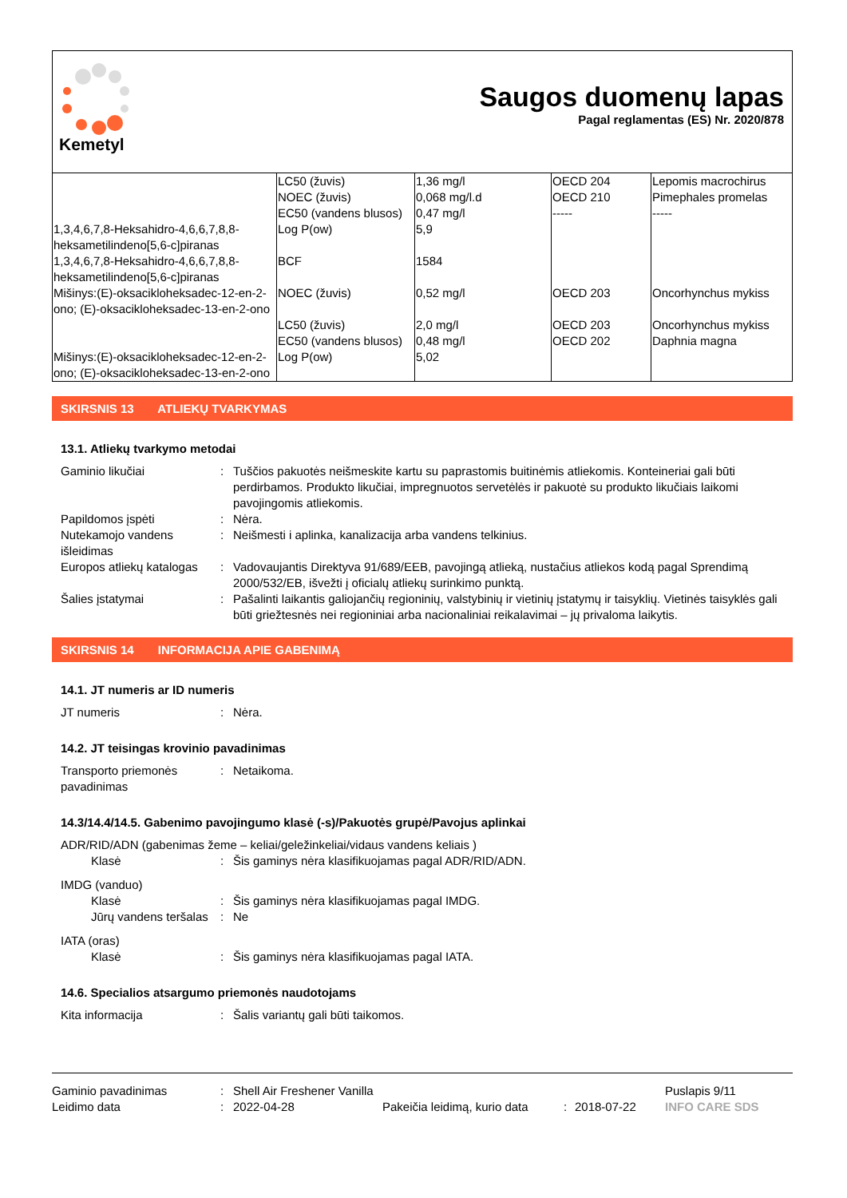Kemetyl
Saugos duomenų lapas
Pagal reglamentas (ES) Nr. 2020/878
| | LC50 (žuvis) NOEC (žuvis) EC50 (vandens blusos) | 1,36 mg/l 0,068 mg/l.d 0,47 mg/l | OECD 204 OECD 210 ----- | Lepomis macrochirus Pimephales promelas ----- |
| 1,3,4,6,7,8-Heksahidro-4,6,6,7,8,8-heksametilindeno[5,6-c]piranas | Log P(ow) | 5,9 | | |
| 1,3,4,6,7,8-Heksahidro-4,6,6,7,8,8-heksametilindeno[5,6-c]piranas | BCF | 1584 | | |
| Mišinys:(E)-oksaciklo­heksadec-12-en-2-ono; (E)-oksacikloheksadec-13-en-2-ono | NOEC (žuvis) | 0,52 mg/l | OECD 203 | Oncorhynchus mykiss |
| | LC50 (žuvis) EC50 (vandens blusos) | 2,0 mg/l 0,48 mg/l | OECD 203 OECD 202 | Oncorhynchus mykiss Daphnia magna |
| Mišinys:(E)-oksacikloheksadec-12-en-2-ono; (E)-oksacikloheksadec-13-en-2-ono | Log P(ow) | 5,02 | | |
SKIRSNIS 13 ATLIEKŲ TVARKYMAS
13.1. Atliekų tvarkymo metodai
Gaminio likučiai : Tuščios pakuotės neišmeskite kartu su paprastomis buitinėmis atliekomis. Konteineriai gali būti perdirbamos. Produkto likučiai, impregnuotos servetėlės ir pakuotė su produkto likučiais laikomi pavojingomis atliekomis.
Papildomos įspėti : Nėra.
Nutekamojo vandens išleidimas
: Neišmesti i aplinka, kanalizacija arba vandens telkinius.
Europos atliekų katalogas
: Vadovaujantis Direktyva 91/689/EEB, pavojingą atlieką, nustačius atliekos kodą pagal Sprendimą 2000/532/EB, išvežti į oficialų atliekų surinkimo punktą.
Šalies įstatymai : Pašalinti laikantis galiojančių regioninių, valstybinių ir vietinių įstatymų ir taisyklių. Vietinės taisyklės gali būti griežtesnės nei regioniniai arba nacionaliniai reikalavimai – jų privaloma laikytis.
SKIRSNIS 14 INFORMACIJA APIE GABENIMĄ
14.1. JT numeris ar ID numeris
JT numeris : Nėra.
14.2. JT teisingas krovinio pavadinimas
Transporto priemonės pavadinimas
: Netaikoma.
14.3/14.4/14.5. Gabenimo pavojingumo klasė (-s)/Pakuotės grupė/Pavojus aplinkai
ADR/RID/ADN (gabenimas žeme – keliai/geležinkeliai/vidaus vandens keliais )
Klasė : Šis gaminys nėra klasifikuojamas pagal ADR/RID/ADN.
IMDG (vanduo)
Klasė : Šis gaminys nėra klasifikuojamas pagal IMDG.
Jūrų vandens teršalas
: Ne
IATA (oras)
Klasė : Šis gaminys nėra klasifikuojamas pagal IATA.
14.6. Specialios atsargumo priemonės naudotojams
Kita informacija : Šalis variantų gali būti taikomos.
Gaminio pavadinimas
Leidimo data
:
:
Shell Air Freshener Vanilla
2022-04-28
Pakeičia leidimą, kurio data
:
2018-07-22 Puslapis 9/11
INFO CARE SDS